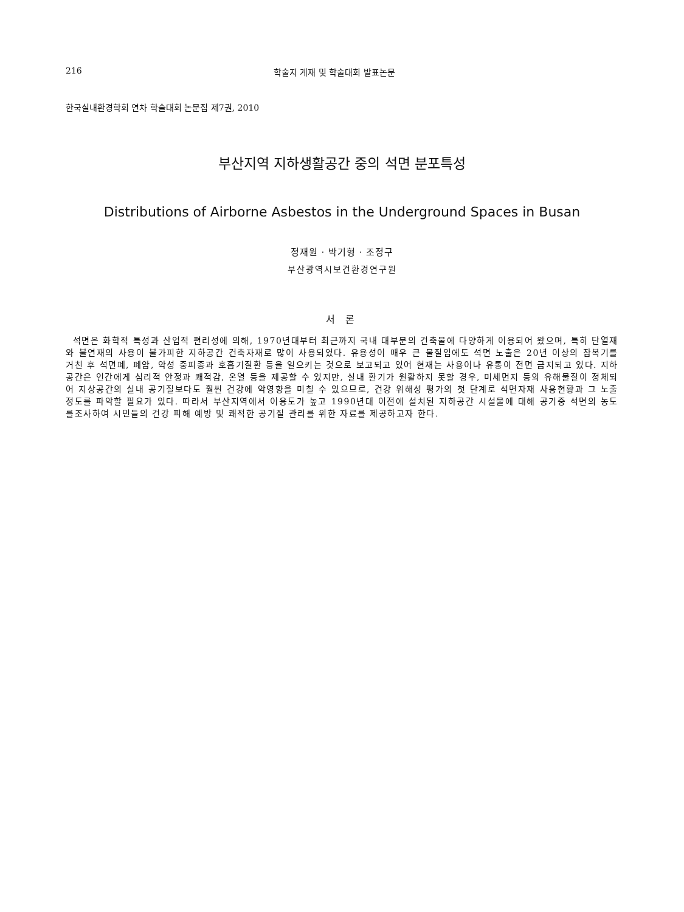216 학술지 게재 및 학술대회 발표논문
한국실내환경학회 연차 학술대회 논문집 제7권, 2010
부산지역 지하생활공간 중의 석면 분포특성
Distributions of Airborne Asbestos in the Underground Spaces in Busan
정재원 · 박기형 · 조정구
부산광역시보건환경연구원
서 론
석면은 화학적 특성과 산업적 편리성에 의해, 1970년대부터 최근까지 국내 대부분의 건축물에 다양하게 이용되어 왔으며, 특히 단열재와 불연재의 사용이 불가피한 지하공간 건축자재로 많이 사용되었다. 유용성이 매우 큰 물질임에도 석면 노출은 20년 이상의 잠복기를 거친 후 석면폐, 폐암, 악성 중피종과 호흡기질환 등을 일으키는 것으로 보고되고 있어 현재는 사용이나 유통이 전면 금지되고 있다. 지하공간은 인간에게 심리적 안정과 쾌적감, 온열 등을 제공할 수 있지만, 실내 환기가 원활하지 못할 경우, 미세먼지 등의 유해물질이 정체되어 지상공간의 실내 공기질보다도 훨씬 건강에 악영향을 미칠 수 있으므로, 건강 위해성 평가의 첫 단계로 석면자재 사용현황과 그 노출정도를 파악할 필요가 있다. 따라서 부산지역에서 이용도가 높고 1990년대 이전에 설치된 지하공간 시설물에 대해 공기중 석면의 농도를조사하여 시민들의 건강 피해 예방 및 쾌적한 공기질 관리를 위한 자료를 제공하고자 한다.